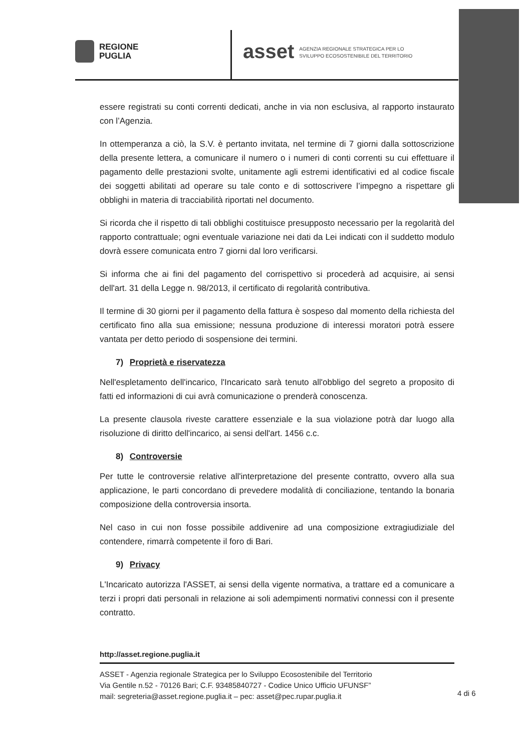REGIONE
PUGLIA
asset AGENZIA REGIONALE STRATEGICA PER LO
SVILUPPO ECOSOSTENIBILE DEL TERRITORIO
essere registrati su conti correnti dedicati, anche in via non esclusiva, al rapporto instaurato con l’Agenzia.
In ottemperanza a ciò, la S.V. è pertanto invitata, nel termine di 7 giorni dalla sottoscrizione della presente lettera, a comunicare il numero o i numeri di conti correnti su cui effettuare il pagamento delle prestazioni svolte, unitamente agli estremi identificativi ed al codice fiscale dei soggetti abilitati ad operare su tale conto e di sottoscrivere l’impegno a rispettare gli obblighi in materia di tracciabilità riportati nel documento.
Si ricorda che il rispetto di tali obblighi costituisce presupposto necessario per la regolarità del rapporto contrattuale; ogni eventuale variazione nei dati da Lei indicati con il suddetto modulo dovrà essere comunicata entro 7 giorni dal loro verificarsi.
Si informa che ai fini del pagamento del corrispettivo si procederà ad acquisire, ai sensi dell'art. 31 della Legge n. 98/2013, il certificato di regolarità contributiva.
Il termine di 30 giorni per il pagamento della fattura è sospeso dal momento della richiesta del certificato fino alla sua emissione; nessuna produzione di interessi moratori potrà essere vantata per detto periodo di sospensione dei termini.
7) Proprietà e riservatezza
Nell'espletamento dell'incarico, l'Incaricato sarà tenuto all'obbligo del segreto a proposito di fatti ed informazioni di cui avrà comunicazione o prenderà conoscenza.
La presente clausola riveste carattere essenziale e la sua violazione potrà dar luogo alla risoluzione di diritto dell'incarico, ai sensi dell'art. 1456 c.c.
8) Controversie
Per tutte le controversie relative all'interpretazione del presente contratto, ovvero alla sua applicazione, le parti concordano di prevedere modalità di conciliazione, tentando la bonaria composizione della controversia insorta.
Nel caso in cui non fosse possibile addivenire ad una composizione extragiudiziale del contendere, rimarrà competente il foro di Bari.
9) Privacy
L'Incaricato autorizza l'ASSET, ai sensi della vigente normativa, a trattare ed a comunicare a terzi i propri dati personali in relazione ai soli adempimenti normativi connessi con il presente contratto.
http://asset.regione.puglia.it
ASSET - Agenzia regionale Strategica per lo Sviluppo Ecosostenibile del Territorio
Via Gentile n.52 - 70126 Bari; C.F. 93485840727 - Codice Unico Ufficio UFUNSF”
mail: segreteria@asset.regione.puglia.it – pec: asset@pec.rupar.puglia.it
4 di 6